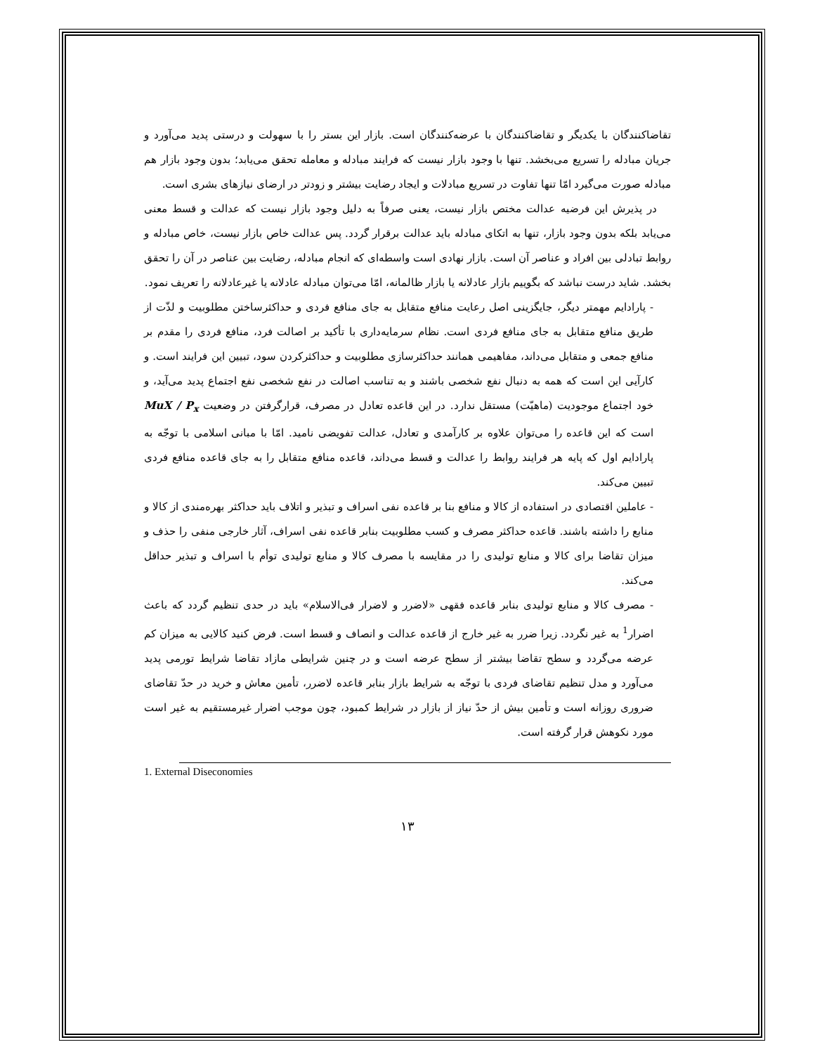تقاضاکنندگان با یکدیگر و تقاضاکنندگان با عرضه‌کنندگان است. بازار این بستر را با سهولت و درستی پدید می‌آورد و جریان مبادله را تسریع می‌بخشد. تنها با وجود بازار نیست که فرایند مبادله و معامله تحقق می‌یابد؛ بدون وجود بازار هم مبادله صورت می‌گیرد امّا تنها تفاوت در تسریع مبادلات و ایجاد رضایت بیشتر و زودتر در ارضای نیازهای بشری است.
در پذیرش این فرضیه عدالت مختص بازار نیست، یعنی صرفاً به دلیل وجود بازار نیست که عدالت و قسط معنی می‌یابد بلکه بدون وجود بازار، تنها به اتکای مبادله باید عدالت برقرار گردد. پس عدالت خاص بازار نیست، خاص مبادله و روابط تبادلی بین افراد و عناصر آن است. بازار نهادی است واسطه‌ای که انجام مبادله، رضایت بین عناصر در آن را تحقق بخشد. شاید درست نباشد که بگوییم بازار عادلانه یا بازار ظالمانه، امّا می‌توان مبادله عادلانه یا غیرعادلانه را تعریف نمود.
- پارادایم مهمتر دیگر، جایگزینی اصل رعایت منافع متقابل به جای منافع فردی و حداکثرساختن مطلوبیت و لذّت از طریق منافع متقابل به جای منافع فردی است. نظام سرمایه‌داری با تأکید بر اصالت فرد، منافع فردی را مقدم بر منافع جمعی و متقابل می‌داند، مفاهیمی همانند حداکثرسازی مطلوبیت و حداکثرکردن سود، تبیین این فرایند است. و کارآیی این است که همه به دنبال نفع شخصی باشند و به تناسب اصالت در نفع شخصی نفع اجتماع پدید می‌آید، و خود اجتماع موجودیت (ماهیّت) مستقل ندارد. در این قاعده تعادل در مصرف، قرارگرفتن در وضعیت MuX / P<sub>x</sub> است که این قاعده را می‌توان علاوه بر کارآمدی و تعادل، عدالت تفویضی نامید. امّا با مبانی اسلامی با توجّه به پارادایم اول که پایه هر فرایند روابط را عدالت و قسط می‌داند، قاعده منافع متقابل را به جای قاعده منافع فردی تبیین می‌کند.
- عاملین اقتصادی در استفاده از کالا و منافع بنا بر قاعده نفی اسراف و تبذیر و اتلاف باید حداکثر بهره‌مندی از کالا و منابع را داشته باشند. قاعده حداکثر مصرف و کسب مطلوبیت بنابر قاعده نفی اسراف، آثار خارجی منفی را حذف و میزان تقاضا برای کالا و منابع تولیدی را در مقایسه با مصرف کالا و منابع تولیدی توأم با اسراف و تبذیر حداقل می‌کند.
- مصرف کالا و منابع تولیدی بنابر قاعده فقهی «لاضرر و لاضرار فی‌الاسلام» باید در حدی تنظیم گردد که باعث اضرار<sup>1</sup> به غیر نگردد. زیرا ضرر به غیر خارج از قاعده عدالت و انصاف و قسط است. فرض کنید کالایی به میزان کم عرضه می‌گردد و سطح تقاضا بیشتر از سطح عرضه است و در چنین شرایطی مازاد تقاضا شرایط تورمی پدید می‌آورد و مدل تنظیم تقاضای فردی با توجّه به شرایط بازار بنابر قاعده لاضرر، تأمین معاش و خرید در حدّ تقاضای ضروری روزانه است و تأمین بیش از حدّ نیاز از بازار در شرایط کمبود، چون موجب اضرار غیرمستقیم به غیر است مورد نکوهش قرار گرفته است.
1. External Diseconomies
۱۳